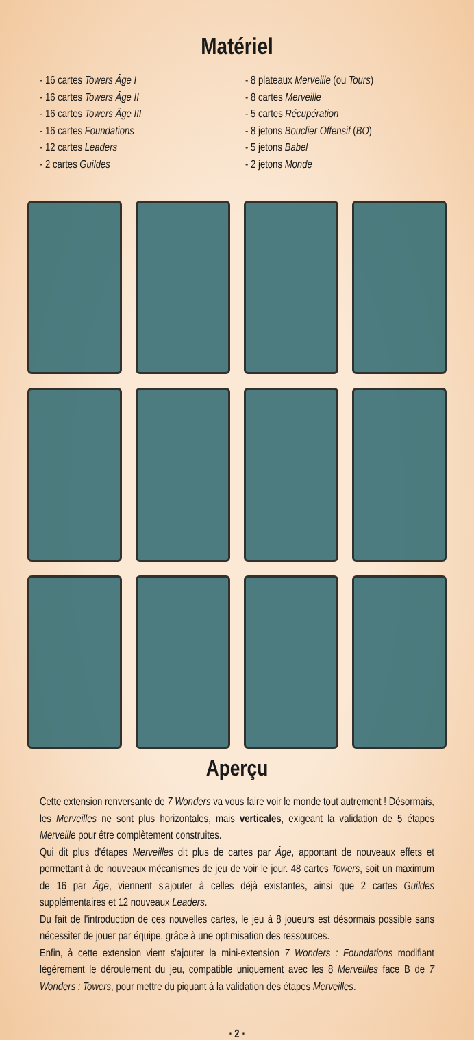Matériel
- 16 cartes Towers Âge I
- 16 cartes Towers Âge II
- 16 cartes Towers Âge III
- 16 cartes Foundations
- 12 cartes Leaders
- 2 cartes Guildes
- 8 plateaux Merveille (ou Tours)
- 8 cartes Merveille
- 5 cartes Récupération
- 8 jetons Bouclier Offensif (BO)
- 5 jetons Babel
- 2 jetons Monde
Aperçu
Cette extension renversante de 7 Wonders va vous faire voir le monde tout autrement ! Désormais, les Merveilles ne sont plus horizontales, mais verticales, exigeant la validation de 5 étapes Merveille pour être complètement construites.
Qui dit plus d'étapes Merveilles dit plus de cartes par Âge, apportant de nouveaux effets et permettant à de nouveaux mécanismes de jeu de voir le jour. 48 cartes Towers, soit un maximum de 16 par Âge, viennent s'ajouter à celles déjà existantes, ainsi que 2 cartes Guildes supplémentaires et 12 nouveaux Leaders.
Du fait de l'introduction de ces nouvelles cartes, le jeu à 8 joueurs est désormais possible sans nécessiter de jouer par équipe, grâce à une optimisation des ressources.
Enfin, à cette extension vient s'ajouter la mini-extension 7 Wonders : Foundations modifiant légèrement le déroulement du jeu, compatible uniquement avec les 8 Merveilles face B de 7 Wonders : Towers, pour mettre du piquant à la validation des étapes Merveilles.
· 2 ·